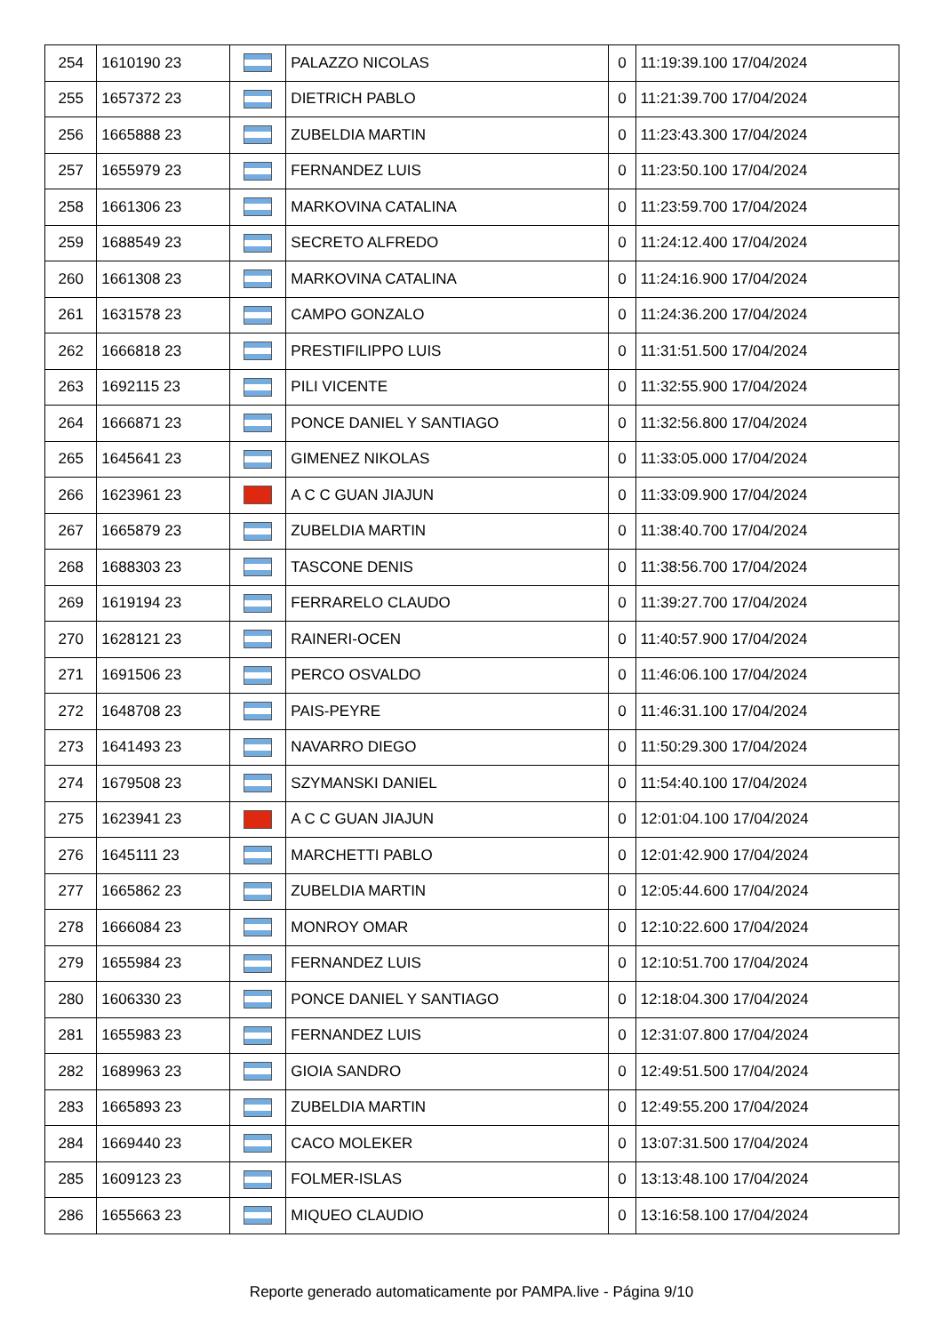| 254 | 1610190 23 | | PALAZZO NICOLAS | 0 | 11:19:39.100 17/04/2024 |
| 255 | 1657372 23 | | DIETRICH PABLO | 0 | 11:21:39.700 17/04/2024 |
| 256 | 1665888 23 | | ZUBELDIA MARTIN | 0 | 11:23:43.300 17/04/2024 |
| 257 | 1655979 23 | | FERNANDEZ LUIS | 0 | 11:23:50.100 17/04/2024 |
| 258 | 1661306 23 | | MARKOVINA CATALINA | 0 | 11:23:59.700 17/04/2024 |
| 259 | 1688549 23 | | SECRETO ALFREDO | 0 | 11:24:12.400 17/04/2024 |
| 260 | 1661308 23 | | MARKOVINA CATALINA | 0 | 11:24:16.900 17/04/2024 |
| 261 | 1631578 23 | | CAMPO GONZALO | 0 | 11:24:36.200 17/04/2024 |
| 262 | 1666818 23 | | PRESTIFILIPPO LUIS | 0 | 11:31:51.500 17/04/2024 |
| 263 | 1692115 23 | | PILI VICENTE | 0 | 11:32:55.900 17/04/2024 |
| 264 | 1666871 23 | | PONCE DANIEL Y SANTIAGO | 0 | 11:32:56.800 17/04/2024 |
| 265 | 1645641 23 | | GIMENEZ NIKOLAS | 0 | 11:33:05.000 17/04/2024 |
| 266 | 1623961 23 | | A C C GUAN JIAJUN | 0 | 11:33:09.900 17/04/2024 |
| 267 | 1665879 23 | | ZUBELDIA MARTIN | 0 | 11:38:40.700 17/04/2024 |
| 268 | 1688303 23 | | TASCONE DENIS | 0 | 11:38:56.700 17/04/2024 |
| 269 | 1619194 23 | | FERRARELO CLAUDO | 0 | 11:39:27.700 17/04/2024 |
| 270 | 1628121 23 | | RAINERI-OCEN | 0 | 11:40:57.900 17/04/2024 |
| 271 | 1691506 23 | | PERCO OSVALDO | 0 | 11:46:06.100 17/04/2024 |
| 272 | 1648708 23 | | PAIS-PEYRE | 0 | 11:46:31.100 17/04/2024 |
| 273 | 1641493 23 | | NAVARRO DIEGO | 0 | 11:50:29.300 17/04/2024 |
| 274 | 1679508 23 | | SZYMANSKI DANIEL | 0 | 11:54:40.100 17/04/2024 |
| 275 | 1623941 23 | | A C C GUAN JIAJUN | 0 | 12:01:04.100 17/04/2024 |
| 276 | 1645111 23 | | MARCHETTI PABLO | 0 | 12:01:42.900 17/04/2024 |
| 277 | 1665862 23 | | ZUBELDIA MARTIN | 0 | 12:05:44.600 17/04/2024 |
| 278 | 1666084 23 | | MONROY OMAR | 0 | 12:10:22.600 17/04/2024 |
| 279 | 1655984 23 | | FERNANDEZ LUIS | 0 | 12:10:51.700 17/04/2024 |
| 280 | 1606330 23 | | PONCE DANIEL Y SANTIAGO | 0 | 12:18:04.300 17/04/2024 |
| 281 | 1655983 23 | | FERNANDEZ LUIS | 0 | 12:31:07.800 17/04/2024 |
| 282 | 1689963 23 | | GIOIA SANDRO | 0 | 12:49:51.500 17/04/2024 |
| 283 | 1665893 23 | | ZUBELDIA MARTIN | 0 | 12:49:55.200 17/04/2024 |
| 284 | 1669440 23 | | CACO MOLEKER | 0 | 13:07:31.500 17/04/2024 |
| 285 | 1609123 23 | | FOLMER-ISLAS | 0 | 13:13:48.100 17/04/2024 |
| 286 | 1655663 23 | | MIQUEO CLAUDIO | 0 | 13:16:58.100 17/04/2024 |
Reporte generado automaticamente por PAMPA.live - Página 9/10